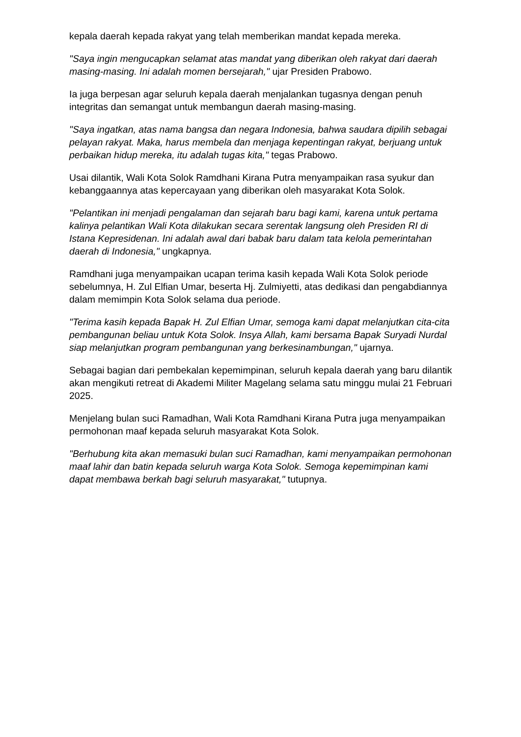kepala daerah kepada rakyat yang telah memberikan mandat kepada mereka.
"Saya ingin mengucapkan selamat atas mandat yang diberikan oleh rakyat dari daerah masing-masing. Ini adalah momen bersejarah," ujar Presiden Prabowo.
Ia juga berpesan agar seluruh kepala daerah menjalankan tugasnya dengan penuh integritas dan semangat untuk membangun daerah masing-masing.
"Saya ingatkan, atas nama bangsa dan negara Indonesia, bahwa saudara dipilih sebagai pelayan rakyat. Maka, harus membela dan menjaga kepentingan rakyat, berjuang untuk perbaikan hidup mereka, itu adalah tugas kita," tegas Prabowo.
Usai dilantik, Wali Kota Solok Ramdhani Kirana Putra menyampaikan rasa syukur dan kebanggaannya atas kepercayaan yang diberikan oleh masyarakat Kota Solok.
"Pelantikan ini menjadi pengalaman dan sejarah baru bagi kami, karena untuk pertama kalinya pelantikan Wali Kota dilakukan secara serentak langsung oleh Presiden RI di Istana Kepresidenan. Ini adalah awal dari babak baru dalam tata kelola pemerintahan daerah di Indonesia," ungkapnya.
Ramdhani juga menyampaikan ucapan terima kasih kepada Wali Kota Solok periode sebelumnya, H. Zul Elfian Umar, beserta Hj. Zulmiyetti, atas dedikasi dan pengabdiannya dalam memimpin Kota Solok selama dua periode.
"Terima kasih kepada Bapak H. Zul Elfian Umar, semoga kami dapat melanjutkan cita-cita pembangunan beliau untuk Kota Solok. Insya Allah, kami bersama Bapak Suryadi Nurdal siap melanjutkan program pembangunan yang berkesinambungan," ujarnya.
Sebagai bagian dari pembekalan kepemimpinan, seluruh kepala daerah yang baru dilantik akan mengikuti retreat di Akademi Militer Magelang selama satu minggu mulai 21 Februari 2025.
Menjelang bulan suci Ramadhan, Wali Kota Ramdhani Kirana Putra juga menyampaikan permohonan maaf kepada seluruh masyarakat Kota Solok.
"Berhubung kita akan memasuki bulan suci Ramadhan, kami menyampaikan permohonan maaf lahir dan batin kepada seluruh warga Kota Solok. Semoga kepemimpinan kami dapat membawa berkah bagi seluruh masyarakat," tutupnya.